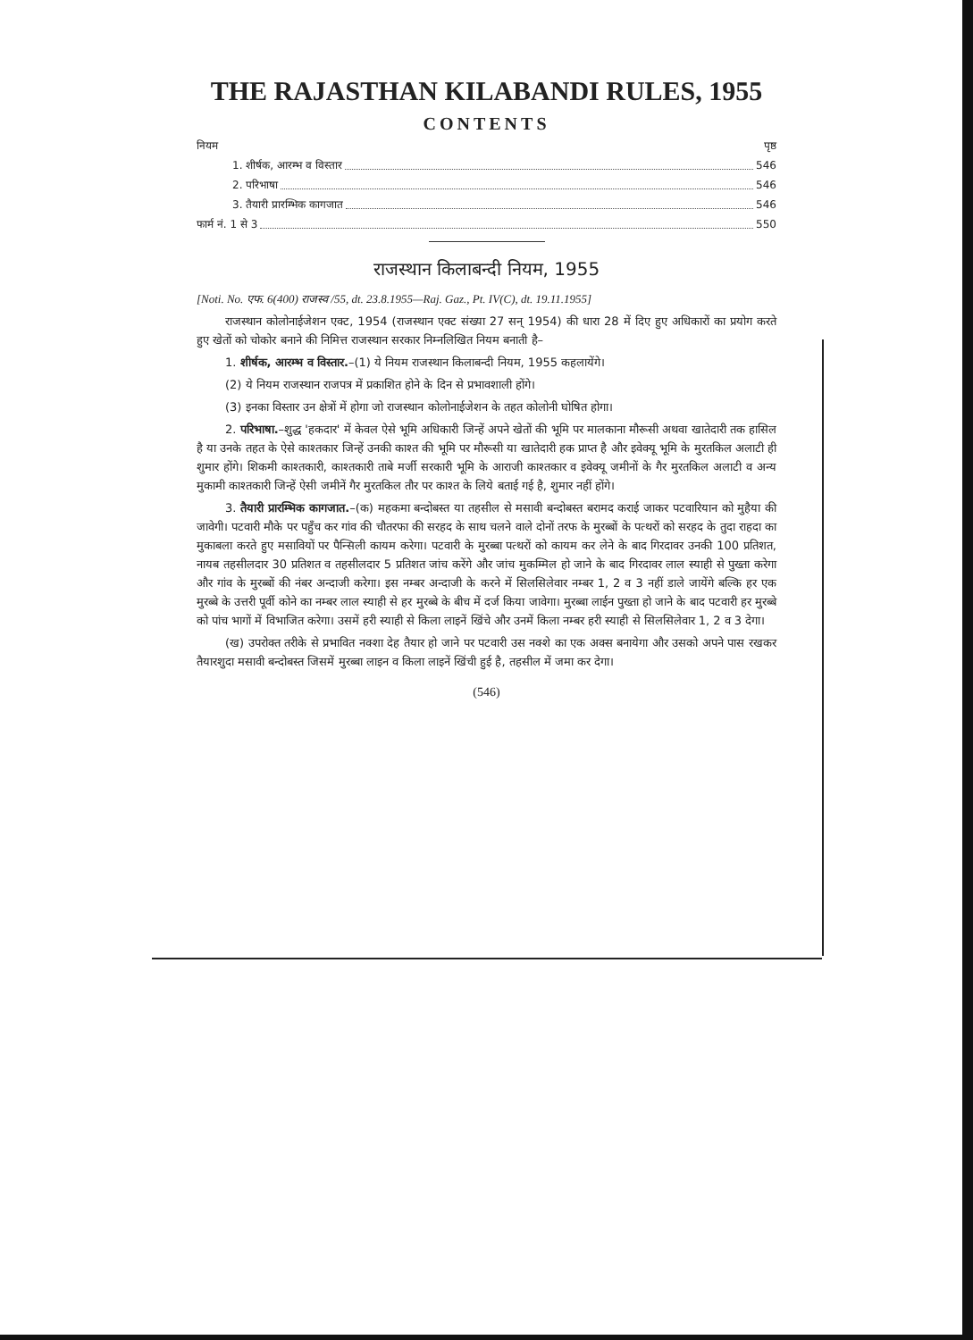THE RAJASTHAN KILABANDI RULES, 1955
CONTENTS
नियम पृष्ठ
1. शीर्षक, आरम्भ व विस्तार 546
2. परिभाषा 546
3. तैयारी प्रारम्भिक कागजात 546
फार्म नं. 1 से 3 550
राजस्थान किलाबन्दी नियम, 1955
[Noti. No. एफ. 6(400) राजस्व /55, dt. 23.8.1955—Raj. Gaz., Pt. IV(C), dt. 19.11.1955]
राजस्थान कोलोनाईजेशन एक्ट, 1954 (राजस्थान एक्ट संख्या 27 सन् 1954) की धारा 28 में दिए हुए अधिकारों का प्रयोग करते हुए खेतों को चोकोर बनाने की निमित्त राजस्थान सरकार निम्नलिखित नियम बनाती है–
1. शीर्षक, आरम्भ व विस्तार.–(1) ये नियम राजस्थान किलाबन्दी नियम, 1955 कहलायेंगे।
(2) ये नियम राजस्थान राजपत्र में प्रकाशित होने के दिन से प्रभावशाली होंगे।
(3) इनका विस्तार उन क्षेत्रों में होगा जो राजस्थान कोलोनाईजेशन के तहत कोलोनी घोषित होगा।
2. परिभाषा.–शुद्ध 'हकदार' में केवल ऐसे भूमि अधिकारी जिन्हें अपने खेतों की भूमि पर मालकाना मौरूसी अथवा खातेदारी तक हासिल है या उनके तहत के ऐसे काश्तकार जिन्हें उनकी काश्त की भूमि पर मौरूसी या खातेदारी हक प्राप्त है और इवेक्यू भूमि के मुरतकिल अलाटी ही शुमार होंगे। शिकमी काश्तकारी, काश्तकारी ताबे मर्जी सरकारी भूमि के आराजी काश्तकार व इवेक्यू जमीनों के गैर मुरतकिल अलाटी व अन्य मुकामी काश्तकारी जिन्हें ऐसी जमीनें गैर मुरतकिल तौर पर काश्त के लिये बताई गई है, शुमार नहीं होंगे।
3. तैयारी प्रारम्भिक कागजात.–(क) महकमा बन्दोबस्त या तहसील से मसावी बन्दोबस्त बरामद कराई जाकर पटवारियान को मुहैया की जावेगी। पटवारी मौके पर पहुँच कर गांव की चौतरफा की सरहद के साथ चलने वाले दोनों तरफ के मुरब्बों के पत्थरों को सरहद के तुदा राहदा का मुकाबला करते हुए मसावियों पर पैन्सिली कायम करेगा। पटवारी के मुरब्बा पत्थरों को कायम कर लेने के बाद गिरदावर उनकी 100 प्रतिशत, नायब तहसीलदार 30 प्रतिशत व तहसीलदार 5 प्रतिशत जांच करेंगे और जांच मुकम्मिल हो जाने के बाद गिरदावर लाल स्याही से पुख्ता करेगा और गांव के मुरब्बों की नंबर अन्दाजी करेगा। इस नम्बर अन्दाजी के करने में सिलसिलेवार नम्बर 1, 2 व 3 नहीं डाले जायेंगे बल्कि हर एक मुरब्बे के उत्तरी पूर्वी कोने का नम्बर लाल स्याही से हर मुरब्बे के बीच में दर्ज किया जावेगा। मुरब्बा लाईन पुख्ता हो जाने के बाद पटवारी हर मुरब्बे को पांच भागों में विभाजित करेगा। उसमें हरी स्याही से किला लाइनें खिंचे और उनमें किला नम्बर हरी स्याही से सिलसिलेवार 1, 2 व 3 देगा।
(ख) उपरोक्त तरीके से प्रभावित नक्शा देह तैयार हो जाने पर पटवारी उस नक्शे का एक अक्स बनायेगा और उसको अपने पास रखकर तैयारशुदा मसावी बन्दोबस्त जिसमें मुरब्बा लाइन व किला लाइनें खिंची हुई है, तहसील में जमा कर देगा।
(546)